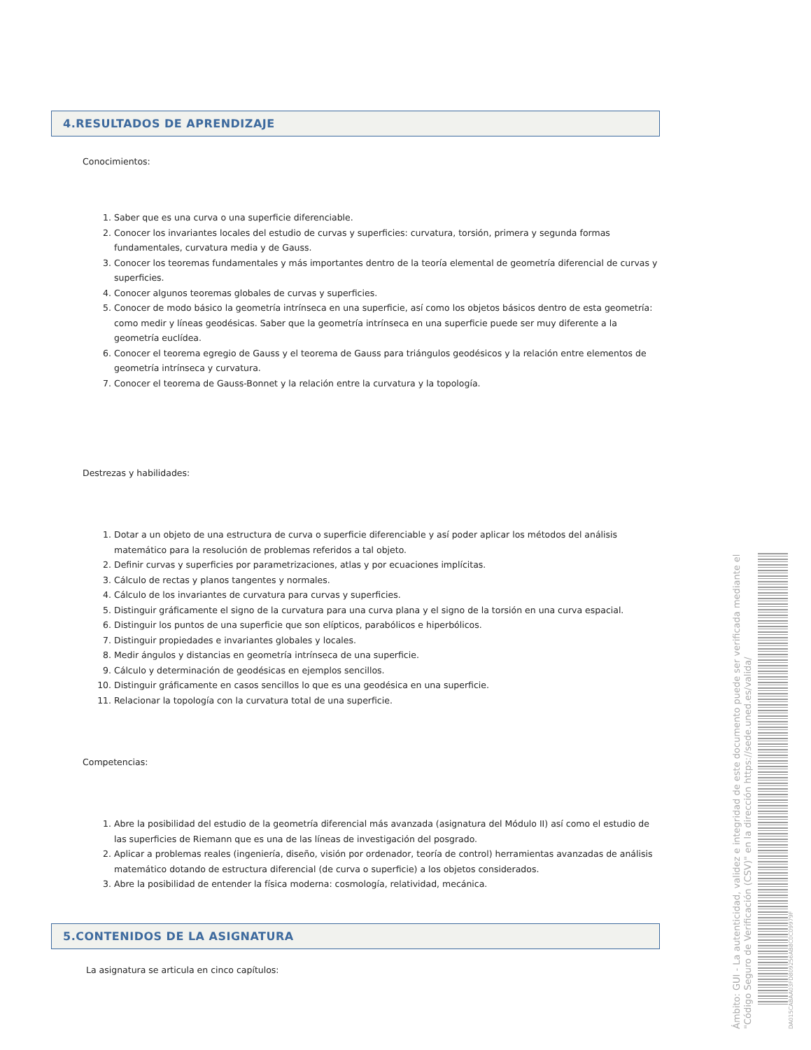4.RESULTADOS DE APRENDIZAJE
Conocimientos:
1. Saber que es una curva o una superficie diferenciable.
2. Conocer los invariantes locales del estudio de curvas y superficies: curvatura, torsión, primera y segunda formas fundamentales, curvatura media y de Gauss.
3. Conocer los teoremas fundamentales y más importantes dentro de la teoría elemental de geometría diferencial de curvas y superficies.
4. Conocer algunos teoremas globales de curvas y superficies.
5. Conocer de modo básico la geometría intrínseca en una superficie, así como los objetos básicos dentro de esta geometría: como medir y líneas geodésicas. Saber que la geometría intrínseca en una superficie puede ser muy diferente a la geometría euclídea.
6. Conocer el teorema egregio de Gauss y el teorema de Gauss para triángulos geodésicos y la relación entre elementos de geometría intrínseca y curvatura.
7. Conocer el teorema de Gauss-Bonnet y la relación entre la curvatura y la topología.
Destrezas y habilidades:
1. Dotar a un objeto de una estructura de curva o superficie diferenciable y así poder aplicar los métodos del análisis matemático para la resolución de problemas referidos a tal objeto.
2. Definir curvas y superficies por parametrizaciones, atlas y por ecuaciones implícitas.
3. Cálculo de rectas y planos tangentes y normales.
4. Cálculo de los invariantes de curvatura para curvas y superficies.
5. Distinguir gráficamente el signo de la curvatura para una curva plana y el signo de la torsión en una curva espacial.
6. Distinguir los puntos de una superficie que son elípticos, parabólicos e hiperbólicos.
7. Distinguir propiedades e invariantes globales y locales.
8. Medir ángulos y distancias en geometría intrínseca de una superficie.
9. Cálculo y determinación de geodésicas en ejemplos sencillos.
10. Distinguir gráficamente en casos sencillos lo que es una geodésica en una superficie.
11. Relacionar la topología con la curvatura total de una superficie.
Competencias:
1. Abre la posibilidad del estudio de la geometría diferencial más avanzada (asignatura del Módulo II) así como el estudio de las superficies de Riemann que es una de las líneas de investigación del posgrado.
2. Aplicar a problemas reales (ingeniería, diseño, visión por ordenador, teoría de control) herramientas avanzadas de análisis matemático dotando de estructura diferencial (de curva o superficie) a los objetos considerados.
3. Abre la posibilidad de entender la física moderna: cosmología, relatividad, mecánica.
5.CONTENIDOS DE LA ASIGNATURA
La asignatura se articula en cinco capítulos:
Ámbito: GUI - La autenticidad, validez e integridad de este documento puede ser verificada mediante el "Código Seguro de Verificación (CSV)" en la dirección https://sede.uned.es/valida/
DA015CABAA03FD809256AB8C0C09979F